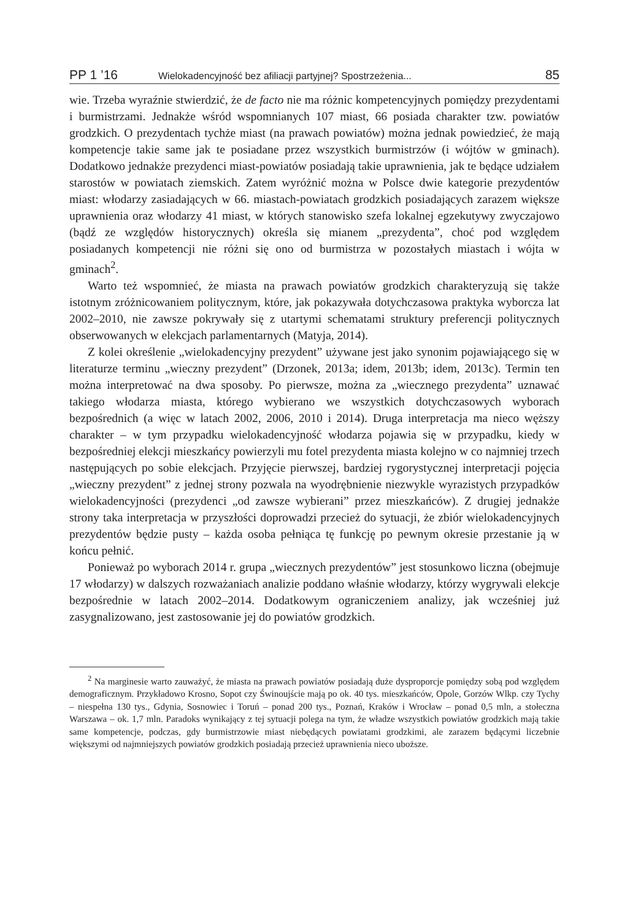PP 1 ’16 Wielokadencyjność bez afiliacji partyjnej? Spostrzeżenia... 85
wie. Trzeba wyraźnie stwierdzić, że de facto nie ma różnic kompetencyjnych pomiędzy prezydentami i burmistrzami. Jednakże wśród wspomnianych 107 miast, 66 posiada charakter tzw. powiatów grodzkich. O prezydentach tychże miast (na prawach powiatów) można jednak powiedzieć, że mają kompetencje takie same jak te posiadane przez wszystkich burmistrzów (i wójtów w gminach). Dodatkowo jednakże prezydenci miast-powiatów posiadają takie uprawnienia, jak te będące udziałem starostów w powiatach ziemskich. Zatem wyróżnić można w Polsce dwie kategorie prezydentów miast: włodarzy zasiadających w 66. miastach-powiatach grodzkich posiadających zarazem większe uprawnienia oraz włodarzy 41 miast, w których stanowisko szefa lokalnej egzekutywy zwyczajowo (bądź ze względów historycznych) określa się mianem „prezydenta”, choć pod względem posiadanych kompetencji nie różni się ono od burmistrza w pozostałych miastach i wójta w gminach<sup>2</sup>.
Warto też wspomnieć, że miasta na prawach powiatów grodzkich charakteryzują się także istotnym zróżnicowaniem politycznym, które, jak pokazywała dotychczasowa praktyka wyborcza lat 2002–2010, nie zawsze pokrywały się z utartymi schematami struktury preferencji politycznych obserwowanych w elekcjach parlamentarnych (Matyja, 2014).
Z kolei określenie „wielokadencyjny prezydent” używane jest jako synonim pojawiającego się w literaturze terminu „wieczny prezydent” (Drzonek, 2013a; idem, 2013b; idem, 2013c). Termin ten można interpretować na dwa sposoby. Po pierwsze, można za „wiecznego prezydenta” uznawać takiego włodarza miasta, którego wybierano we wszystkich dotychczasowych wyborach bezpośrednich (a więc w latach 2002, 2006, 2010 i 2014). Druga interpretacja ma nieco węższy charakter – w tym przypadku wielokadencyjność włodarza pojawia się w przypadku, kiedy w bezpośredniej elekcji mieszkańcy powierzyli mu fotel prezydenta miasta kolejno w co najmniej trzech następujących po sobie elekcjach. Przyjęcie pierwszej, bardziej rygorystycznej interpretacji pojęcia „wieczny prezydent” z jednej strony pozwala na wyodrębnienie niezwykle wyrazistych przypadków wielokadencyjności (prezydenci „od zawsze wybierani” przez mieszkańców). Z drugiej jednakże strony taka interpretacja w przyszłości doprowadzi przecież do sytuacji, że zbiór wielokadencyjnych prezydentów będzie pusty – każda osoba pełniąca tę funkcję po pewnym okresie przestanie ją w końcu pełnić.
Ponieważ po wyborach 2014 r. grupa „wiecznych prezydentów” jest stosunkowo liczna (obejmuje 17 włodarzy) w dalszych rozważaniach analizie poddano właśnie włodarzy, którzy wygrywali elekcje bezpośrednie w latach 2002–2014. Dodatkowym ograniczeniem analizy, jak wcześniej już zasygnalizowano, jest zastosowanie jej do powiatów grodzkich.
<sup>2</sup> Na marginesie warto zauważyć, że miasta na prawach powiatów posiadają duże dysproporcje pomiędzy sobą pod względem demograficznym. Przykładowo Krosno, Sopot czy Świnoujście mają po ok. 40 tys. mieszkańców, Opole, Gorzów Wlkp. czy Tychy – niespełna 130 tys., Gdynia, Sosnowiec i Toruń – ponad 200 tys., Poznań, Kraków i Wrocław – ponad 0,5 mln, a stołeczna Warszawa – ok. 1,7 mln. Paradoks wynikający z tej sytuacji polega na tym, że władze wszystkich powiatów grodzkich mają takie same kompetencje, podczas, gdy burmistrzowie miast niebędących powiatami grodzkimi, ale zarazem będącymi liczebnie większymi od najmniejszych powiatów grodzkich posiadają przecież uprawnienia nieco uboższe.